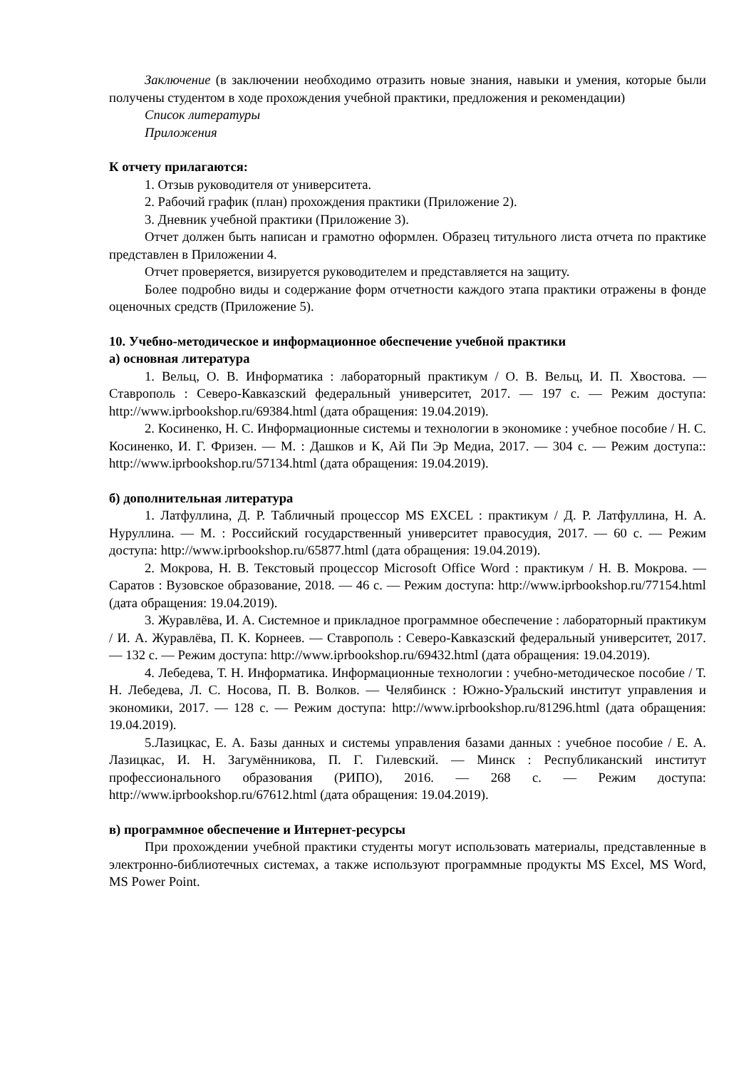Заключение (в заключении необходимо отразить новые знания, навыки и умения, которые были получены студентом в ходе прохождения учебной практики, предложения и рекомендации)
Список литературы
Приложения
К отчету прилагаются:
1. Отзыв руководителя от университета.
2. Рабочий график (план) прохождения практики (Приложение 2).
3. Дневник учебной практики (Приложение 3).
Отчет должен быть написан и грамотно оформлен. Образец титульного листа отчета по практике представлен в Приложении 4.
Отчет проверяется, визируется руководителем и представляется на защиту.
Более подробно виды и содержание форм отчетности каждого этапа практики отражены в фонде оценочных средств (Приложение 5).
10. Учебно-методическое и информационное обеспечение учебной практики
а) основная литература
1. Вельц, О. В. Информатика : лабораторный практикум / О. В. Вельц, И. П. Хвостова. — Ставрополь : Северо-Кавказский федеральный университет, 2017. — 197 c. — Режим доступа: http://www.iprbookshop.ru/69384.html (дата обращения: 19.04.2019).
2. Косиненко, Н. С. Информационные системы и технологии в экономике : учебное пособие / Н. С. Косиненко, И. Г. Фризен. — М. : Дашков и К, Ай Пи Эр Медиа, 2017. — 304 c. — Режим доступа:: http://www.iprbookshop.ru/57134.html (дата обращения: 19.04.2019).
б) дополнительная литература
1. Латфуллина, Д. Р. Табличный процессор MS EXCEL : практикум / Д. Р. Латфуллина, Н. А. Нуруллина. — М. : Российский государственный университет правосудия, 2017. — 60 c. — Режим доступа: http://www.iprbookshop.ru/65877.html (дата обращения: 19.04.2019).
2. Мокрова, Н. В. Текстовый процессор Microsoft Office Word : практикум / Н. В. Мокрова. — Саратов : Вузовское образование, 2018. — 46 c. — Режим доступа: http://www.iprbookshop.ru/77154.html (дата обращения: 19.04.2019).
3. Журавлёва, И. А. Системное и прикладное программное обеспечение : лабораторный практикум / И. А. Журавлёва, П. К. Корнеев. — Ставрополь : Северо-Кавказский федеральный университет, 2017. — 132 c. — Режим доступа: http://www.iprbookshop.ru/69432.html (дата обращения: 19.04.2019).
4. Лебедева, Т. Н. Информатика. Информационные технологии : учебно-методическое пособие / Т. Н. Лебедева, Л. С. Носова, П. В. Волков. — Челябинск : Южно-Уральский институт управления и экономики, 2017. — 128 c. — Режим доступа: http://www.iprbookshop.ru/81296.html (дата обращения: 19.04.2019).
5.Лазицкас, Е. А. Базы данных и системы управления базами данных : учебное пособие / Е. А. Лазицкас, И. Н. Загумённикова, П. Г. Гилевский. — Минск : Республиканский институт профессионального образования (РИПО), 2016. — 268 c. — Режим доступа: http://www.iprbookshop.ru/67612.html (дата обращения: 19.04.2019).
в) программное обеспечение и Интернет-ресурсы
При прохождении учебной практики студенты могут использовать материалы, представленные в электронно-библиотечных системах, а также используют программные продукты MS Excel, MS Word, MS Power Point.